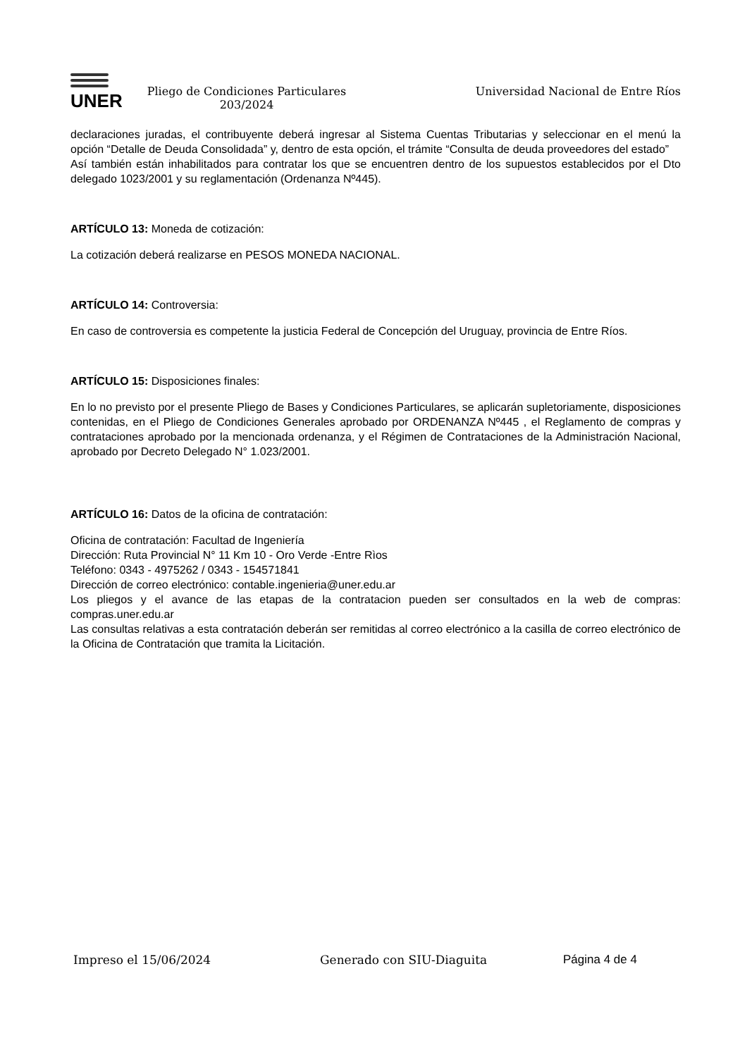UNER
Pliego de Condiciones Particulares 203/2024
Universidad Nacional de Entre Ríos
declaraciones juradas, el contribuyente deberá ingresar al Sistema Cuentas Tributarias y seleccionar en el menú la opción “Detalle de Deuda Consolidada” y, dentro de esta opción, el trámite “Consulta de deuda proveedores del estado”
Así también están inhabilitados para contratar los que se encuentren dentro de los supuestos establecidos por el Dto delegado 1023/2001 y su reglamentación (Ordenanza Nº445).
ARTÍCULO 13: Moneda de cotización:
La cotización deberá realizarse en PESOS MONEDA NACIONAL.
ARTÍCULO 14: Controversia:
En caso de controversia es competente la justicia Federal de Concepción del Uruguay, provincia de Entre Ríos.
ARTÍCULO 15: Disposiciones finales:
En lo no previsto por el presente Pliego de Bases y Condiciones Particulares, se aplicarán supletoriamente, disposiciones contenidas, en el Pliego de Condiciones Generales aprobado por ORDENANZA Nº445 , el Reglamento de compras y contrataciones aprobado por la mencionada ordenanza, y el Régimen de Contrataciones de la Administración Nacional, aprobado por Decreto Delegado N° 1.023/2001.
ARTÍCULO 16: Datos de la oficina de contratación:
Oficina de contratación: Facultad de Ingeniería
Dirección: Ruta Provincial N° 11 Km 10 - Oro Verde -Entre Rìos
Teléfono: 0343 - 4975262 / 0343 - 154571841
Dirección de correo electrónico: contable.ingenieria@uner.edu.ar
Los pliegos y el avance de las etapas de la contratacion pueden ser consultados en la web de compras: compras.uner.edu.ar
Las consultas relativas a esta contratación deberán ser remitidas al correo electrónico a la casilla de correo electrónico de la Oficina de Contratación que tramita la Licitación.
Impreso el 15/06/2024 Generado con SIU-Diaguita Página 4 de 4